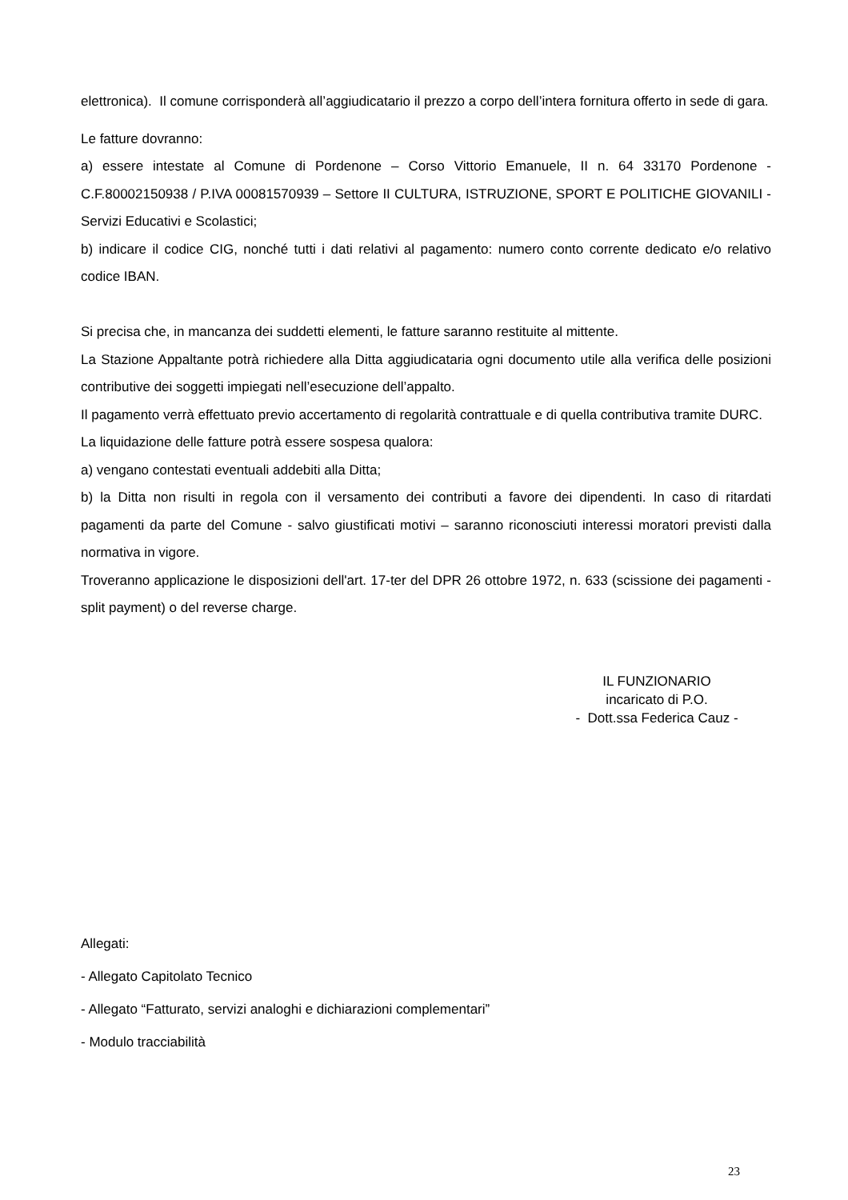elettronica). Il comune corrisponderà all’aggiudicatario il prezzo a corpo dell’intera fornitura offerto in sede di gara.
Le fatture dovranno:
a) essere intestate al Comune di Pordenone – Corso Vittorio Emanuele, II n. 64 33170 Pordenone - C.F.80002150938 / P.IVA 00081570939 – Settore II CULTURA, ISTRUZIONE, SPORT E POLITICHE GIOVANILI - Servizi Educativi e Scolastici;
b) indicare il codice CIG, nonché tutti i dati relativi al pagamento: numero conto corrente dedicato e/o relativo codice IBAN.
Si precisa che, in mancanza dei suddetti elementi, le fatture saranno restituite al mittente.
La Stazione Appaltante potrà richiedere alla Ditta aggiudicataria ogni documento utile alla verifica delle posizioni contributive dei soggetti impiegati nell’esecuzione dell’appalto.
Il pagamento verrà effettuato previo accertamento di regolarità contrattuale e di quella contributiva tramite DURC.
La liquidazione delle fatture potrà essere sospesa qualora:
a) vengano contestati eventuali addebiti alla Ditta;
b) la Ditta non risulti in regola con il versamento dei contributi a favore dei dipendenti. In caso di ritardati pagamenti da parte del Comune - salvo giustificati motivi – saranno riconosciuti interessi moratori previsti dalla normativa in vigore.
Troveranno applicazione le disposizioni dell'art. 17-ter del DPR 26 ottobre 1972, n. 633 (scissione dei pagamenti - split payment) o del reverse charge.
IL FUNZIONARIO
incaricato di P.O.
- Dott.ssa Federica Cauz -
Allegati:
- Allegato Capitolato Tecnico
- Allegato “Fatturato, servizi analoghi e dichiarazioni complementari”
- Modulo tracciabilità
23